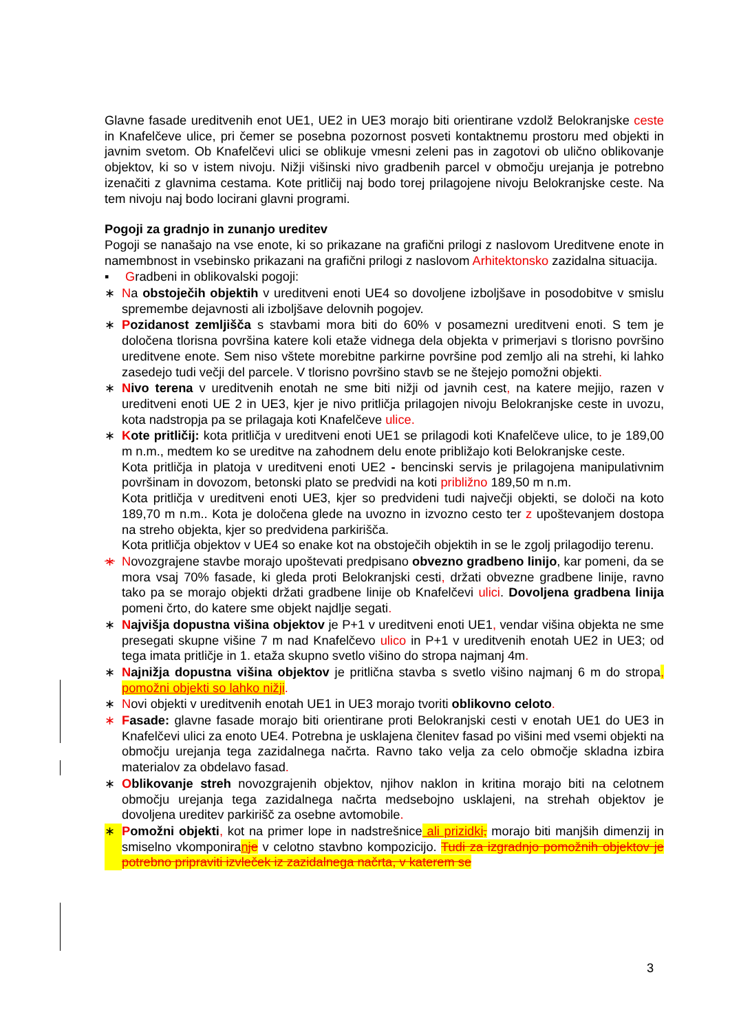Glavne fasade ureditvenih enot UE1, UE2 in UE3 morajo biti orientirane vzdolž Belokranjske ceste in Knafelčeve ulice, pri čemer se posebna pozornost posveti kontaktnemu prostoru med objekti in javnim svetom. Ob Knafelčevi ulici se oblikuje vmesni zeleni pas in zagotovi ob ulično oblikovanje objektov, ki so v istem nivoju. Nižji višinski nivo gradbenih parcel v območju urejanja je potrebno izenačiti z glavnima cestama. Kote pritličij naj bodo torej prilagojene nivoju Belokranjske ceste. Na tem nivoju naj bodo locirani glavni programi.
Pogoji za gradnjo in zunanjo ureditev
Pogoji se nanašajo na vse enote, ki so prikazane na grafični prilogi z naslovom Ureditvene enote in namembnost in vsebinsko prikazani na grafični prilogi z naslovom Arhitektonsko zazidalna situacija.
▪ Gradbeni in oblikovalski pogoji:
∗ Na obstoječih objektih v ureditveni enoti UE4 so dovoljene izboljšave in posodobitve v smislu spremembe dejavnosti ali izboljšave delovnih pogojev.
∗ Pozidanost zemljišča s stavbami mora biti do 60% v posamezni ureditveni enoti. S tem je določena tlorisna površina katere koli etaže vidnega dela objekta v primerjavi s tlorisno površino ureditvene enote. Sem niso vštete morebitne parkirne površine pod zemljo ali na strehi, ki lahko zasedejo tudi večji del parcele. V tlorisno površino stavb se ne štejejo pomožni objekti.
∗ Nivo terena v ureditvenih enotah ne sme biti nižji od javnih cest, na katere mejijo, razen v ureditveni enoti UE 2 in UE3, kjer je nivo pritličja prilagojen nivoju Belokranjske ceste in uvozu, kota nadstropja pa se prilagaja koti Knafelčeve ulice.
∗ Kote pritličij: kota pritličja v ureditveni enoti UE1 se prilagodi koti Knafelčeve ulice, to je 189,00 m n.m., medtem ko se ureditve na zahodnem delu enote približajo koti Belokranjske ceste.
Kota pritličja in platoja v ureditveni enoti UE2 - bencinski servis je prilagojena manipulativnim površinam in dovozom, betonski plato se predvidi na koti približno 189,50 m n.m.
Kota pritličja v ureditveni enoti UE3, kjer so predvideni tudi največji objekti, se določi na koto 189,70 m n.m.. Kota je določena glede na uvozno in izvozno cesto ter z upoštevanjem dostopa na streho objekta, kjer so predvidena parkirišča.
Kota pritličja objektov v UE4 so enake kot na obstoječih objektih in se le zgolj prilagodijo terenu.
∗ Novozgrajene stavbe morajo upoštevati predpisano obvezno gradbeno linijo, kar pomeni, da se mora vsaj 70% fasade, ki gleda proti Belokranjski cesti, držati obvezne gradbene linije, ravno tako pa se morajo objekti držati gradbene linije ob Knafelčevi ulici. Dovoljena gradbena linija pomeni črto, do katere sme objekt najdlje segati.
∗ Najvišja dopustna višina objektov je P+1 v ureditveni enoti UE1, vendar višina objekta ne sme presegati skupne višine 7 m nad Knafelčevo ulico in P+1 v ureditvenih enotah UE2 in UE3; od tega imata pritličje in 1. etaža skupno svetlo višino do stropa najmanj 4m.
∗ Najnižja dopustna višina objektov je pritlična stavba s svetlo višino najmanj 6 m do stropa, pomožni objekti so lahko nižji.
∗ Novi objekti v ureditvenih enotah UE1 in UE3 morajo tvoriti oblikovno celoto.
∗ Fasade: glavne fasade morajo biti orientirane proti Belokranjski cesti v enotah UE1 do UE3 in Knafelčevi ulici za enoto UE4. Potrebna je usklajena členitev fasad po višini med vsemi objekti na območju urejanja tega zazidalnega načrta. Ravno tako velja za celo območje skladna izbira materialov za obdelavo fasad.
∗ Oblikovanje streh novozgrajenih objektov, njihov naklon in kritina morajo biti na celotnem območju urejanja tega zazidalnega načrta medsebojno usklajeni, na strehah objektov je dovoljena ureditev parkirišč za osebne avtomobile.
∗ Pomožni objekti, kot na primer lope in nadstrešnice ali prizidki, morajo biti manjših dimenzij in smiselno vkomponiranje v celotno stavbno kompozicijo. Tudi za izgradnjo pomožnih objektov je potrebno pripraviti izvleček iz zazidalnega načrta, v katerem se
3